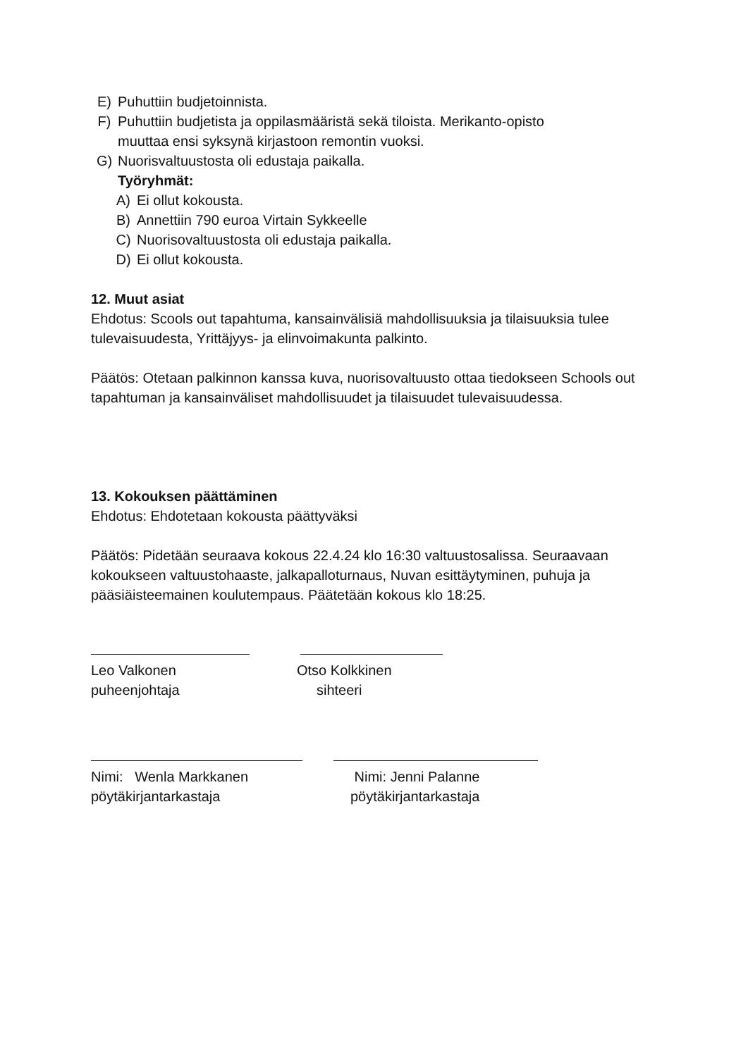E) Puhuttiin budjetoinnista.
F) Puhuttiin budjetista ja oppilasmääristä sekä tiloista. Merikanto-opisto
muuttaa ensi syksynä kirjastoon remontin vuoksi.
G) Nuorisvaltuustosta oli edustaja paikalla.
Työryhmät:
A) Ei ollut kokousta.
B) Annettiin 790 euroa Virtain Sykkeelle
C) Nuorisovaltuustosta oli edustaja paikalla.
D) Ei ollut kokousta.
12. Muut asiat
Ehdotus: Scools out tapahtuma, kansainvälisiä mahdollisuuksia ja tilaisuuksia tulee tulevaisuudesta, Yrittäjyys- ja elinvoimakunta palkinto.
Päätös: Otetaan palkinnon kanssa kuva, nuorisovaltuusto ottaa tiedokseen Schools out tapahtuman ja kansainväliset mahdollisuudet ja tilaisuudet tulevaisuudessa.
13. Kokouksen päättäminen
Ehdotus: Ehdotetaan kokousta päättyväksi
Päätös: Pidetään seuraava kokous 22.4.24 klo 16:30 valtuustosalissa. Seuraavaan kokoukseen valtuustohaaste, jalkapalloturnaus, Nuvan esittäytyminen, puhuja ja pääsiäisteemainen koulutempaus. Päätetään kokous klo 18:25.
Leo Valkonen
puheenjohtaja
Otso Kolkkinen
sihteeri
Nimi: Wenla Markkanen
pöytäkirjantarkastaja
Nimi: Jenni Palanne
pöytäkirjantarkastaja